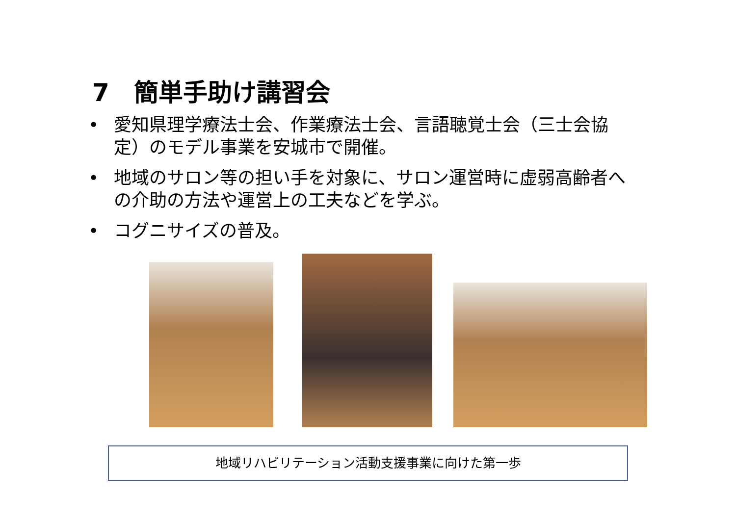7　簡単手助け講習会
• 愛知県理学療法士会、作業療法士会、言語聴覚士会（三士会協定）のモデル事業を安城市で開催。
• 地域のサロン等の担い手を対象に、サロン運営時に虚弱高齢者への介助の方法や運営上の工夫などを学ぶ。
• コグニサイズの普及。
地域リハビリテーション活動支援事業に向けた第一歩